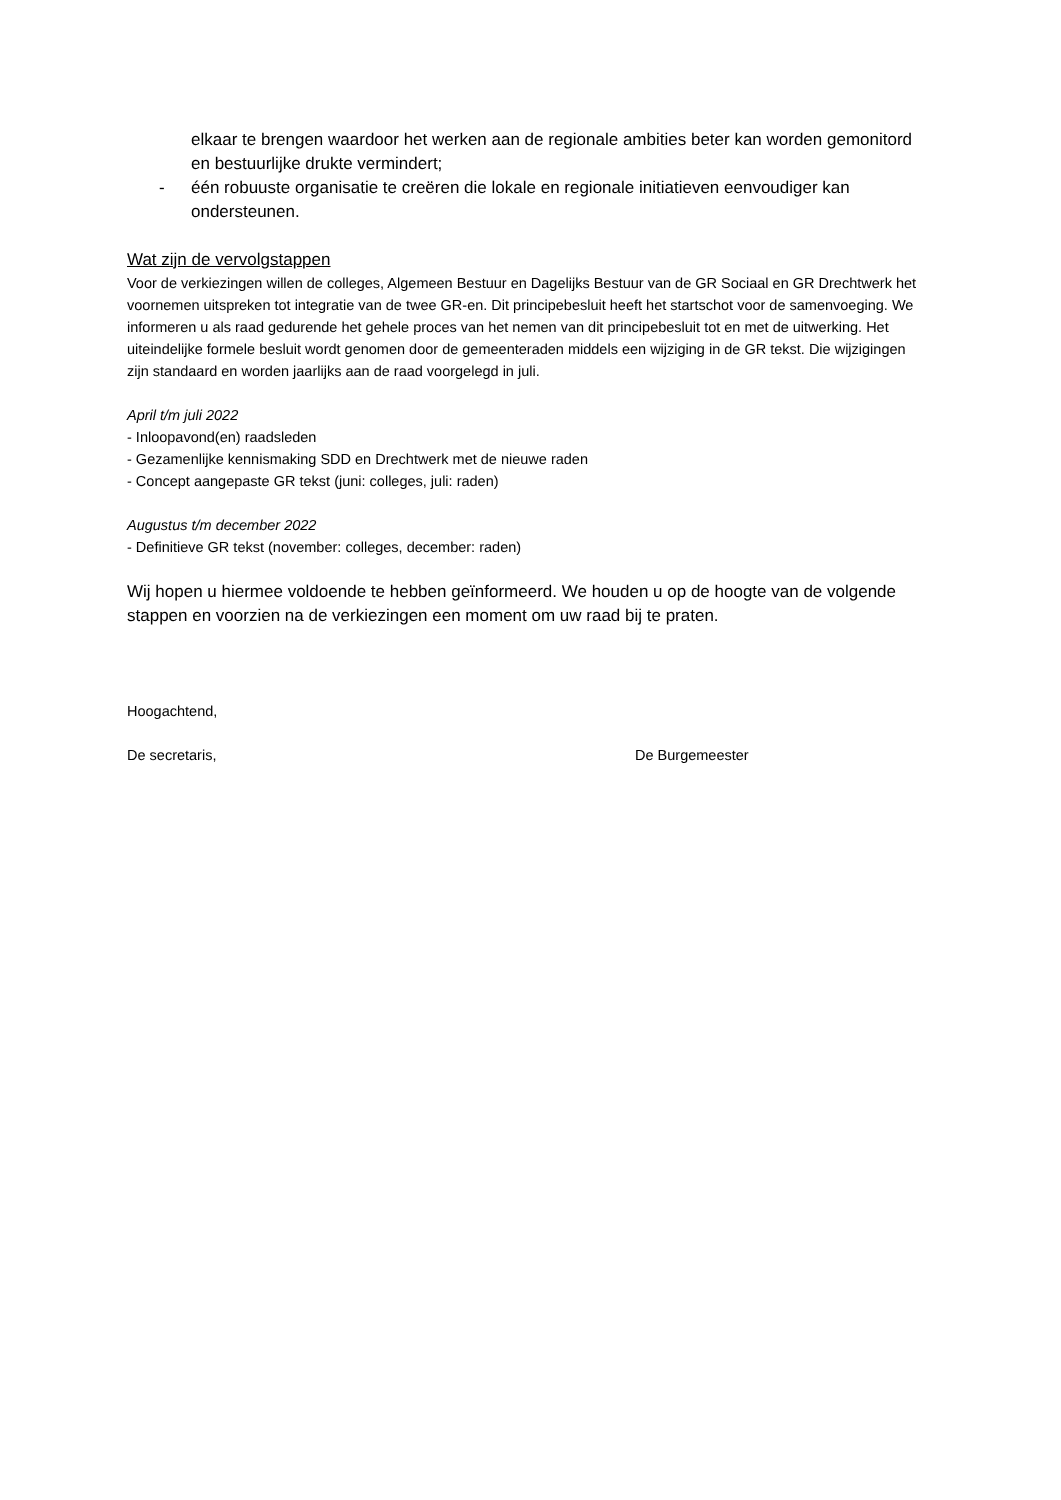elkaar te brengen waardoor het werken aan de regionale ambities beter kan worden gemonitord en bestuurlijke drukte vermindert;
- één robuuste organisatie te creëren die lokale en regionale initiatieven eenvoudiger kan ondersteunen.
Wat zijn de vervolgstappen
Voor de verkiezingen willen de colleges, Algemeen Bestuur en Dagelijks Bestuur van de GR Sociaal en GR Drechtwerk het voornemen uitspreken tot integratie van de twee GR-en. Dit principebesluit heeft het startschot voor de samenvoeging. We informeren u als raad gedurende het gehele proces van het nemen van dit principebesluit tot en met de uitwerking. Het uiteindelijke formele besluit wordt genomen door de gemeenteraden middels een wijziging in de GR tekst. Die wijzigingen zijn standaard en worden jaarlijks aan de raad voorgelegd in juli.
April t/m juli 2022
- Inloopavond(en) raadsleden
- Gezamenlijke kennismaking SDD en Drechtwerk met de nieuwe raden
- Concept aangepaste GR tekst (juni: colleges, juli: raden)
Augustus t/m december 2022
- Definitieve GR tekst (november: colleges, december: raden)
Wij hopen u hiermee voldoende te hebben geïnformeerd. We houden u op de hoogte van de volgende stappen en voorzien na de verkiezingen een moment om uw raad bij te praten.
Hoogachtend,
De secretaris, De Burgemeester